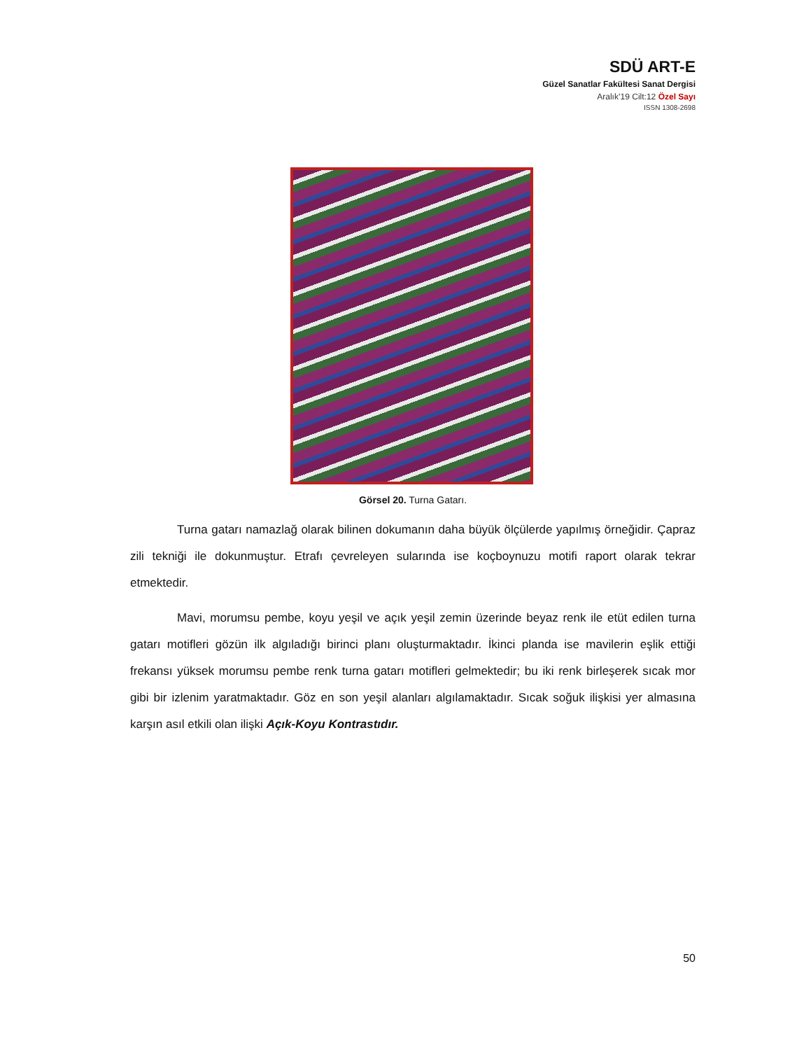SDÜ ART-E
Güzel Sanatlar Fakültesi Sanat Dergisi
Aralık’19 Cilt:12 Özel Sayı
ISSN 1308-2698
Görsel 20. Turna Gatarı.
Turna gatarı namazlağ olarak bilinen dokumanın daha büyük ölçülerde yapılmış örneğidir. Çapraz zili tekniği ile dokunmuştur. Etrafı çevreleyen sularında ise koçboynuzu motifi raport olarak tekrar etmektedir.
Mavi, morumsu pembe, koyu yeşil ve açık yeşil zemin üzerinde beyaz renk ile etüt edilen turna gatarı motifleri gözün ilk algıladığı birinci planı oluşturmaktadır. İkinci planda ise mavilerin eşlik ettiği frekansı yüksek morumsu pembe renk turna gatarı motifleri gelmektedir; bu iki renk birleşerek sıcak mor gibi bir izlenim yaratmaktadır. Göz en son yeşil alanları algılamaktadır. Sıcak soğuk ilişkisi yer almasına karşın asıl etkili olan ilişki Açık-Koyu Kontrastıdır.
50